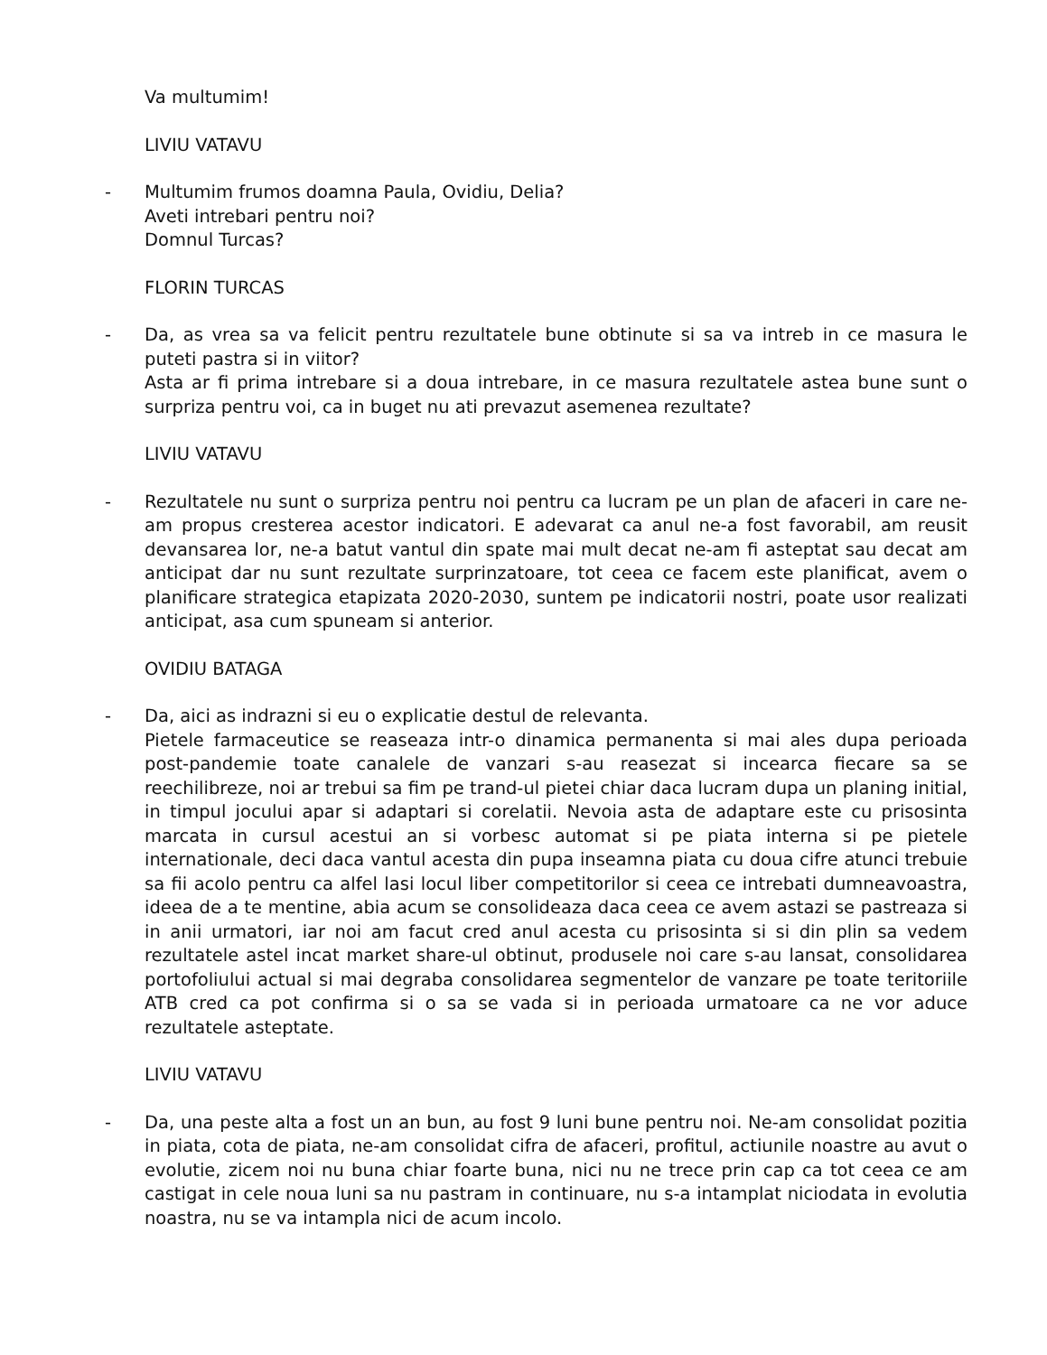Va multumim!
LIVIU VATAVU
- Multumim frumos doamna Paula, Ovidiu, Delia?
Aveti intrebari pentru noi?
Domnul Turcas?
FLORIN TURCAS
- Da, as vrea sa va felicit pentru rezultatele bune obtinute si sa va intreb in ce masura le puteti pastra si in viitor?
Asta ar fi prima intrebare si a doua intrebare, in ce masura rezultatele astea bune sunt o surpriza pentru voi, ca in buget nu ati prevazut asemenea rezultate?
LIVIU VATAVU
- Rezultatele nu sunt o surpriza pentru noi pentru ca lucram pe un plan de afaceri in care ne-am propus cresterea acestor indicatori. E adevarat ca anul ne-a fost favorabil, am reusit devansarea lor, ne-a batut vantul din spate mai mult decat ne-am fi asteptat sau decat am anticipat dar nu sunt rezultate surprinzatoare, tot ceea ce facem este planificat, avem o planificare strategica etapizata 2020-2030, suntem pe indicatorii nostri, poate usor realizati anticipat, asa cum spuneam si anterior.
OVIDIU BATAGA
- Da, aici as indrazni si eu o explicatie destul de relevanta.
Pietele farmaceutice se reaseaza intr-o dinamica permanenta si mai ales dupa perioada post-pandemie toate canalele de vanzari s-au reasezat si incearca fiecare sa se reechilibreze, noi ar trebui sa fim pe trand-ul pietei chiar daca lucram dupa un planing initial, in timpul jocului apar si adaptari si corelatii. Nevoia asta de adaptare este cu prisosinta marcata in cursul acestui an si vorbesc automat si pe piata interna si pe pietele internationale, deci daca vantul acesta din pupa inseamna piata cu doua cifre atunci trebuie sa fii acolo pentru ca alfel lasi locul liber competitorilor si ceea ce intrebati dumneavoastra, ideea de a te mentine, abia acum se consolideaza daca ceea ce avem astazi se pastreaza si in anii urmatori, iar noi am facut cred anul acesta cu prisosinta si si din plin sa vedem rezultatele astel incat market share-ul obtinut, produsele noi care s-au lansat, consolidarea portofoliului actual si mai degraba consolidarea segmentelor de vanzare pe toate teritoriile ATB cred ca pot confirma si o sa se vada si in perioada urmatoare ca ne vor aduce rezultatele asteptate.
LIVIU VATAVU
- Da, una peste alta a fost un an bun, au fost 9 luni bune pentru noi. Ne-am consolidat pozitia in piata, cota de piata, ne-am consolidat cifra de afaceri, profitul, actiunile noastre au avut o evolutie, zicem noi nu buna chiar foarte buna, nici nu ne trece prin cap ca tot ceea ce am castigat in cele noua luni sa nu pastram in continuare, nu s-a intamplat niciodata in evolutia noastra, nu se va intampla nici de acum incolo.